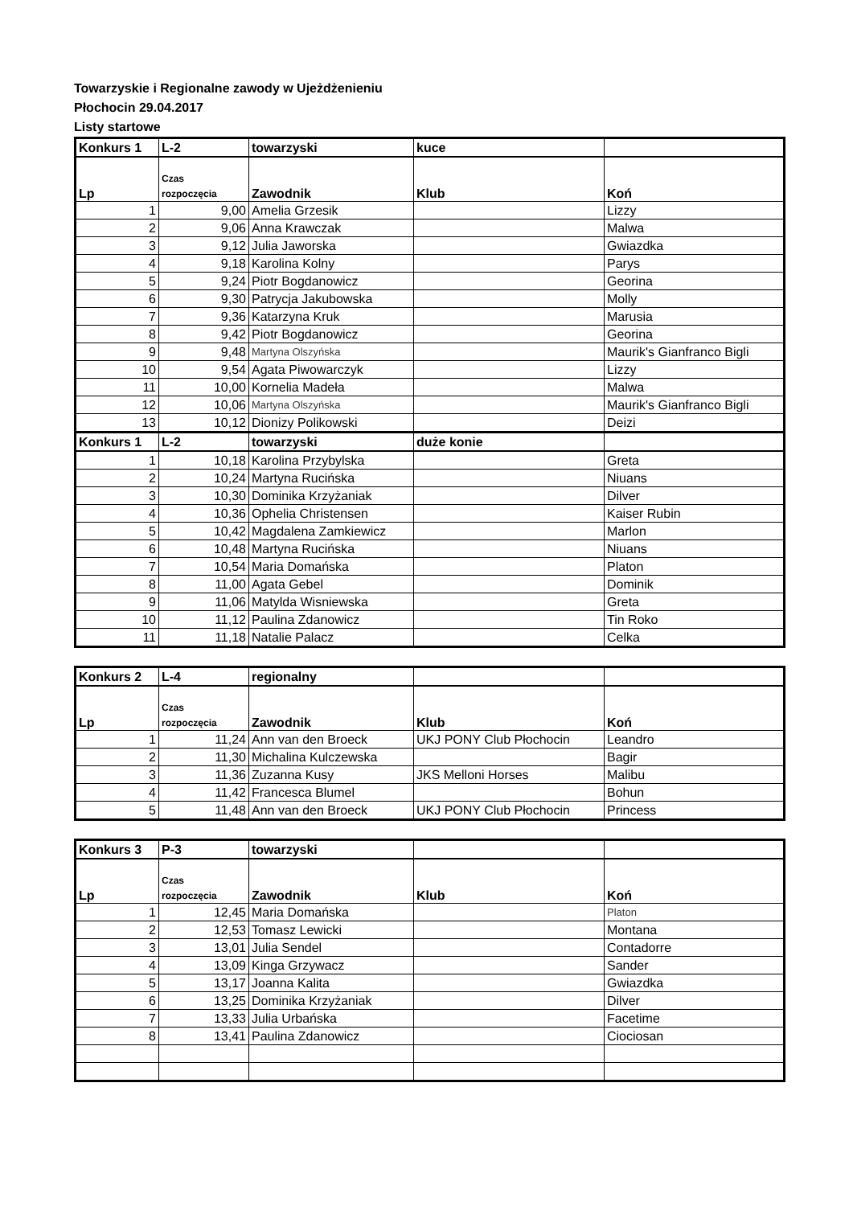Towarzyskie i Regionalne zawody w Ujeżdżenieniu
Płochocin 29.04.2017
Listy startowe
| Konkurs 1 | L-2 | towarzyski | kuce | |
| --- | --- | --- | --- | --- |
| Lp | Czas rozpoczęcia | Zawodnik | Klub | Koń |
| 1 | 9,00 | Amelia Grzesik | | Lizzy |
| 2 | 9,06 | Anna Krawczak | | Malwa |
| 3 | 9,12 | Julia Jaworska | | Gwiazdka |
| 4 | 9,18 | Karolina Kolny | | Parys |
| 5 | 9,24 | Piotr Bogdanowicz | | Georina |
| 6 | 9,30 | Patrycja Jakubowska | | Molly |
| 7 | 9,36 | Katarzyna Kruk | | Marusia |
| 8 | 9,42 | Piotr Bogdanowicz | | Georina |
| 9 | 9,48 | Martyna Olszyńska | | Maurik's Gianfranco Bigli |
| 10 | 9,54 | Agata Piwowarczyk | | Lizzy |
| 11 | 10,00 | Kornelia Madeła | | Malwa |
| 12 | 10,06 | Martyna Olszyńska | | Maurik's Gianfranco Bigli |
| 13 | 10,12 | Dionizy Polikowski | | Deizi |
| Konkurs 1 | L-2 | towarzyski | duże konie | |
| 1 | 10,18 | Karolina Przybylska | | Greta |
| 2 | 10,24 | Martyna Rucińska | | Niuans |
| 3 | 10,30 | Dominika Krzyżaniak | | Dilver |
| 4 | 10,36 | Ophelia Christensen | | Kaiser Rubin |
| 5 | 10,42 | Magdalena Zamkiewicz | | Marlon |
| 6 | 10,48 | Martyna Rucińska | | Niuans |
| 7 | 10,54 | Maria Domańska | | Platon |
| 8 | 11,00 | Agata Gebel | | Dominik |
| 9 | 11,06 | Matylda Wisniewska | | Greta |
| 10 | 11,12 | Paulina Zdanowicz | | Tin Roko |
| 11 | 11,18 | Natalie Palacz | | Celka |
| Konkurs 2 | L-4 | regionalny | | |
| --- | --- | --- | --- | --- |
| Lp | Czas rozpoczęcia | Zawodnik | Klub | Koń |
| 1 | 11,24 | Ann van den Broeck | UKJ PONY Club Płochocin | Leandro |
| 2 | 11,30 | Michalina Kulczewska | | Bagir |
| 3 | 11,36 | Zuzanna Kusy | JKS Melloni Horses | Malibu |
| 4 | 11,42 | Francesca Blumel | | Bohun |
| 5 | 11,48 | Ann van den Broeck | UKJ PONY Club Płochocin | Princess |
| Konkurs 3 | P-3 | towarzyski | | |
| --- | --- | --- | --- | --- |
| Lp | Czas rozpoczęcia | Zawodnik | Klub | Koń |
| 1 | 12,45 | Maria Domańska | | Platon |
| 2 | 12,53 | Tomasz Lewicki | | Montana |
| 3 | 13,01 | Julia Sendel | | Contadorre |
| 4 | 13,09 | Kinga Grzywacz | | Sander |
| 5 | 13,17 | Joanna Kalita | | Gwiazdka |
| 6 | 13,25 | Dominika Krzyżaniak | | Dilver |
| 7 | 13,33 | Julia Urbańska | | Facetime |
| 8 | 13,41 | Paulina Zdanowicz | | Ciociosan |